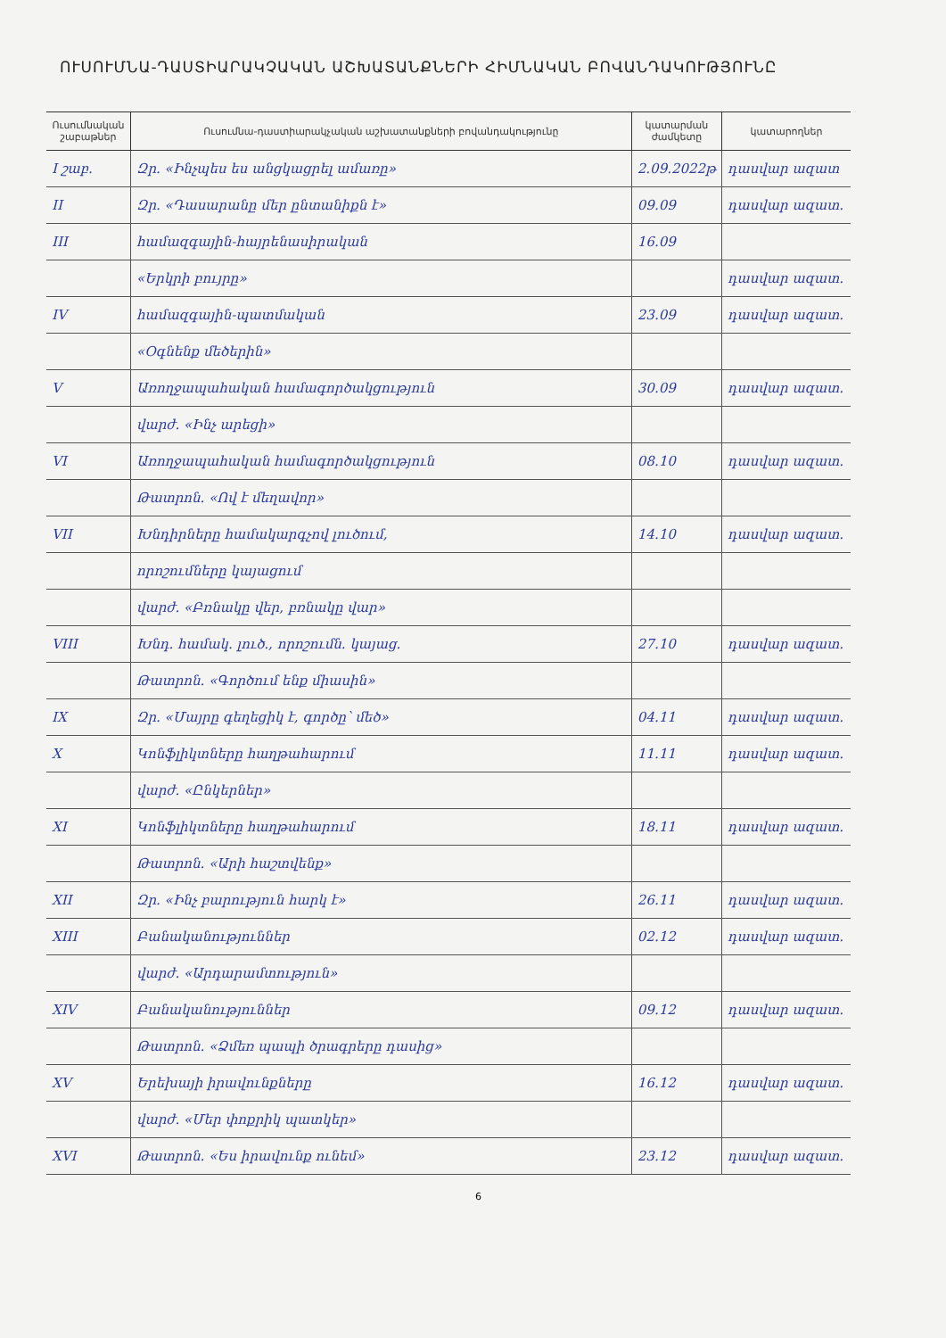ՈՒՍՈՒՄՆԱ-ԴԱՍՏԻԱՐԱԿՉԱԿԱՆ ԱՇԽԱՏԱՆՔՆԵՐԻ ՀԻՄՆԱԿԱՆ ԲՈՎԱՆԴԱԿՈՒԹՅՈՒՆԸ
| Ուսումնական շաբաթներ | Ուսումնա-դաստիարակչական աշխատանքների բովանդակությունը | կատարման ժամկետը | կատարողներ |
| --- | --- | --- | --- |
| I շաբ. | Զր. «Ինչպես ես անցկացրել ամառը» | 2.09.2022թ | դասվար ազատ |
| II | Զր. «Դասարանը մեր ընտանիքն է» | 09.09 | դասվար ազատ. |
| III | համազգային-հայրենասիրական | 16.09 | |
| | «Երկրի բույրը» | | դասվար ազատ. |
| IV | համազգային-պատմական | 23.09 | դասվար ազատ. |
| | «Օգնենք մեծերին» | | |
| V | Առողջապահական համագործակցություն | 30.09 | դասվար ազատ. |
| | վարժ. «Ինչ արեցի» | | |
| VI | Առողջապահական համագործակցություն | 08.10 | դասվար ազատ. |
| | Թատրոն. «Ով է մեղավոր» | | |
| VII | Խնդիրները համակարգչով լուծում, | 14.10 | դասվար ազատ. |
| | որոշումները կայացում | | |
| | վարժ. «Բռնակը վեր, բռնակը վար» | | |
| VIII | Խնդ. համակ. լուծ., որոշումն. կայաց. | 27.10 | դասվար ազատ. |
| | Թատրոն. «Գործում ենք միասին» | | |
| IX | Զր. «Մայրը գեղեցիկ է, գործը՝ մեծ» | 04.11 | դասվար ազատ. |
| X | Կոնֆլիկտները հաղթահարում | 11.11 | դասվար ազատ. |
| | վարժ. «Ընկերներ» | | |
| XI | Կոնֆլիկտները հաղթահարում | 18.11 | դասվար ազատ. |
| | Թատրոն. «Արի հաշտվենք» | | |
| XII | Զր. «Ինչ բարություն հարկ է» | 26.11 | դասվար ազատ. |
| XIII | Բանականություններ | 02.12 | դասվար ազատ. |
| | վարժ. «Արդարամտություն» | | |
| XIV | Բանականություններ | 09.12 | դասվար ազատ. |
| | Թատրոն. «Ձմեռ պապի ծրագրերը դասից» | | |
| XV | Երեխայի իրավունքները | 16.12 | դասվար ազատ. |
| | վարժ. «Մեր փոքրիկ պատկեր» | | |
| XVI | Թատրոն. «Ես իրավունք ունեմ» | 23.12 | դասվար ազատ. |
6